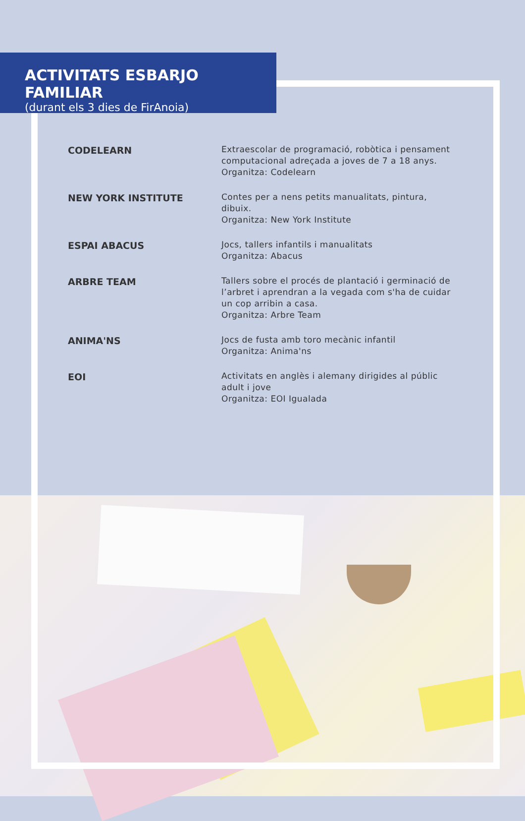ACTIVITATS ESBARJO FAMILIAR
(durant els 3 dies de FirAnoia)
CODELEARN
Extraescolar de programació, robòtica i pensament computacional adreçada a joves de 7 a 18 anys.
Organitza: Codelearn
NEW YORK INSTITUTE
Contes per a nens petits manualitats, pintura, dibuix.
Organitza: New York Institute
ESPAI ABACUS
Jocs, tallers infantils i manualitats
Organitza: Abacus
ARBRE TEAM
Tallers sobre el procés de plantació i germinació de l’arbret i aprendran a la vegada com s'ha de cuidar un cop arribin a casa.
Organitza: Arbre Team
ANIMA'NS
Jocs de fusta amb toro mecànic infantil
Organitza: Anima'ns
EOI
Activitats en anglès i alemany dirigides al públic adult i jove
Organitza: EOI Igualada